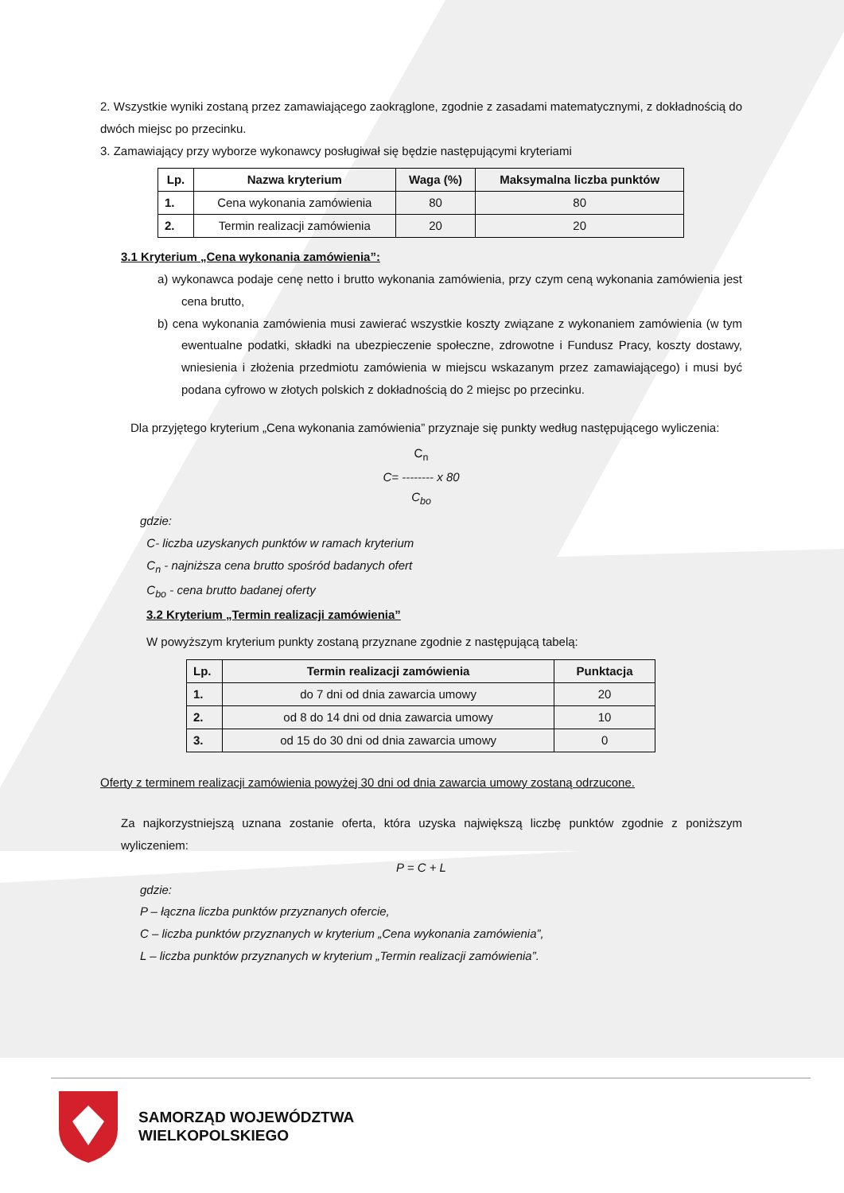2. Wszystkie wyniki zostaną przez zamawiającego zaokrąglone, zgodnie z zasadami matematycznymi, z dokładnością do dwóch miejsc po przecinku.
3. Zamawiający przy wyborze wykonawcy posługiwał się będzie następującymi kryteriami
| Lp. | Nazwa kryterium | Waga (%) | Maksymalna liczba punktów |
| --- | --- | --- | --- |
| 1. | Cena wykonania zamówienia | 80 | 80 |
| 2. | Termin realizacji zamówienia | 20 | 20 |
3.1 Kryterium „Cena wykonania zamówienia”:
a) wykonawca podaje cenę netto i brutto wykonania zamówienia, przy czym ceną wykonania zamówienia jest cena brutto,
b) cena wykonania zamówienia musi zawierać wszystkie koszty związane z wykonaniem zamówienia (w tym ewentualne podatki, składki na ubezpieczenie społeczne, zdrowotne i Fundusz Pracy, koszty dostawy, wniesienia i złożenia przedmiotu zamówienia w miejscu wskazanym przez zamawiającego) i musi być podana cyfrowo w złotych polskich z dokładnością do 2 miejsc po przecinku.
Dla przyjętego kryterium „Cena wykonania zamówienia” przyznaje się punkty według następującego wyliczenia:
C<sub>n</sub>
C= -------- x 80
C<sub>bo</sub>
gdzie:
C- liczba uzyskanych punktów w ramach kryterium
C<sub>n</sub> - najniższa cena brutto spośród badanych ofert
C<sub>bo</sub> - cena brutto badanej oferty
3.2 Kryterium „Termin realizacji zamówienia”
W powyższym kryterium punkty zostaną przyznane zgodnie z następującą tabelą:
| Lp. | Termin realizacji zamówienia | Punktacja |
| --- | --- | --- |
| 1. | do 7 dni od dnia zawarcia umowy | 20 |
| 2. | od 8 do 14 dni od dnia zawarcia umowy | 10 |
| 3. | od 15 do 30 dni od dnia zawarcia umowy | 0 |
Oferty z terminem realizacji zamówienia powyżej 30 dni od dnia zawarcia umowy zostaną odrzucone.
Za najkorzystniejszą uznana zostanie oferta, która uzyska największą liczbę punktów zgodnie z poniższym wyliczeniem:
P = C + L
gdzie:
P – łączna liczba punktów przyznanych ofercie,
C – liczba punktów przyznanych w kryterium „Cena wykonania zamówienia”,
L – liczba punktów przyznanych w kryterium „Termin realizacji zamówienia”.
SAMORZĄD WOJEWÓDZTWA
WIELKOPOLSKIEGO